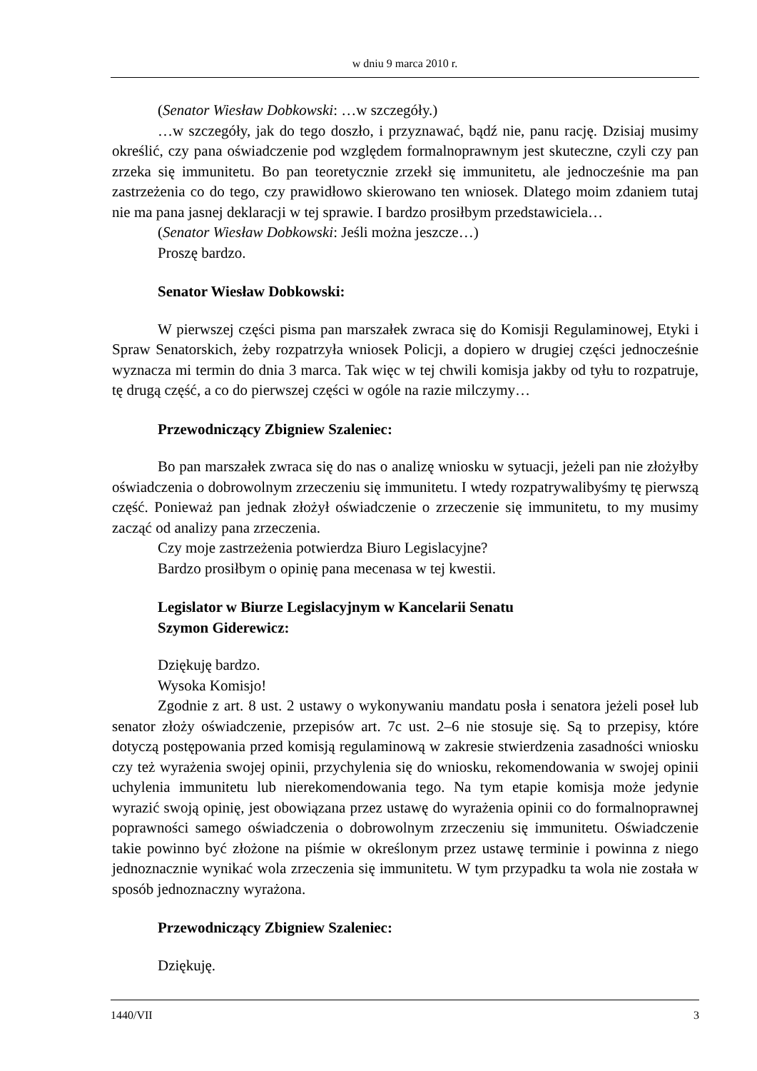w dniu 9 marca 2010 r.
(Senator Wiesław Dobkowski: …w szczegóły.)
…w szczegóły, jak do tego doszło, i przyznawać, bądź nie, panu rację. Dzisiaj musimy określić, czy pana oświadczenie pod względem formalnoprawnym jest skuteczne, czyli czy pan zrzeka się immunitetu. Bo pan teoretycznie zrzekł się immunitetu, ale jednocześnie ma pan zastrzeżenia co do tego, czy prawidłowo skierowano ten wniosek. Dlatego moim zdaniem tutaj nie ma pana jasnej deklaracji w tej sprawie. I bardzo prosiłbym przedstawiciela…
(Senator Wiesław Dobkowski: Jeśli można jeszcze…)
Proszę bardzo.
Senator Wiesław Dobkowski:
W pierwszej części pisma pan marszałek zwraca się do Komisji Regulaminowej, Etyki i Spraw Senatorskich, żeby rozpatrzyła wniosek Policji, a dopiero w drugiej części jednocześnie wyznacza mi termin do dnia 3 marca. Tak więc w tej chwili komisja jakby od tyłu to rozpatruje, tę drugą część, a co do pierwszej części w ogóle na razie milczymy…
Przewodniczący Zbigniew Szaleniec:
Bo pan marszałek zwraca się do nas o analizę wniosku w sytuacji, jeżeli pan nie złożyłby oświadczenia o dobrowolnym zrzeczeniu się immunitetu. I wtedy rozpatrywalibyśmy tę pierwszą część. Ponieważ pan jednak złożył oświadczenie o zrzeczenie się immunitetu, to my musimy zacząć od analizy pana zrzeczenia.
Czy moje zastrzeżenia potwierdza Biuro Legislacyjne?
Bardzo prosiłbym o opinię pana mecenasa w tej kwestii.
Legislator w Biurze Legislacyjnym w Kancelarii Senatu
Szymon Giderewicz:
Dziękuję bardzo.
Wysoka Komisjo!
Zgodnie z art. 8 ust. 2 ustawy o wykonywaniu mandatu posła i senatora jeżeli poseł lub senator złoży oświadczenie, przepisów art. 7c ust. 2–6 nie stosuje się. Są to przepisy, które dotyczą postępowania przed komisją regulaminową w zakresie stwierdzenia zasadności wniosku czy też wyrażenia swojej opinii, przychylenia się do wniosku, rekomendowania w swojej opinii uchylenia immunitetu lub nierekomendowania tego. Na tym etapie komisja może jedynie wyrazić swoją opinię, jest obowiązana przez ustawę do wyrażenia opinii co do formalnoprawnej poprawności samego oświadczenia o dobrowolnym zrzeczeniu się immunitetu. Oświadczenie takie powinno być złożone na piśmie w określonym przez ustawę terminie i powinna z niego jednoznacznie wynikać wola zrzeczenia się immunitetu. W tym przypadku ta wola nie została w sposób jednoznaczny wyrażona.
Przewodniczący Zbigniew Szaleniec:
Dziękuję.
1440/VII 3